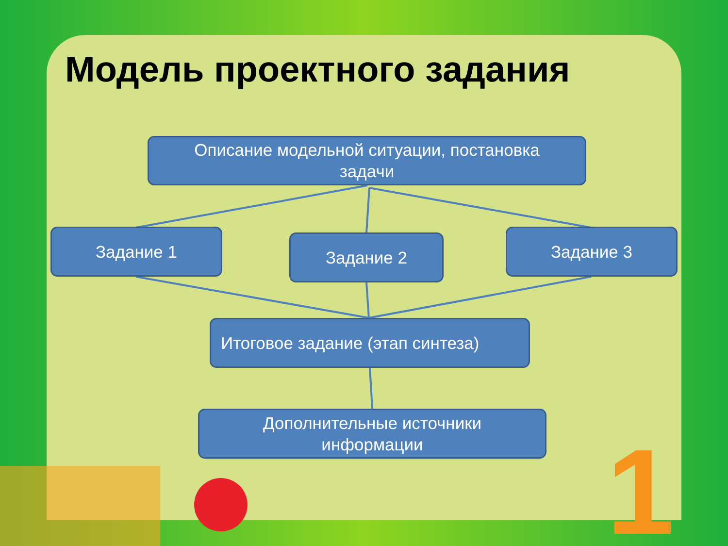1
Модель проектного задания
Описание модельной ситуации, постановка
задачи
Задание 1 Задание 2 Задание 3
Итоговое задание (этап синтеза)
Дополнительные источники
информации